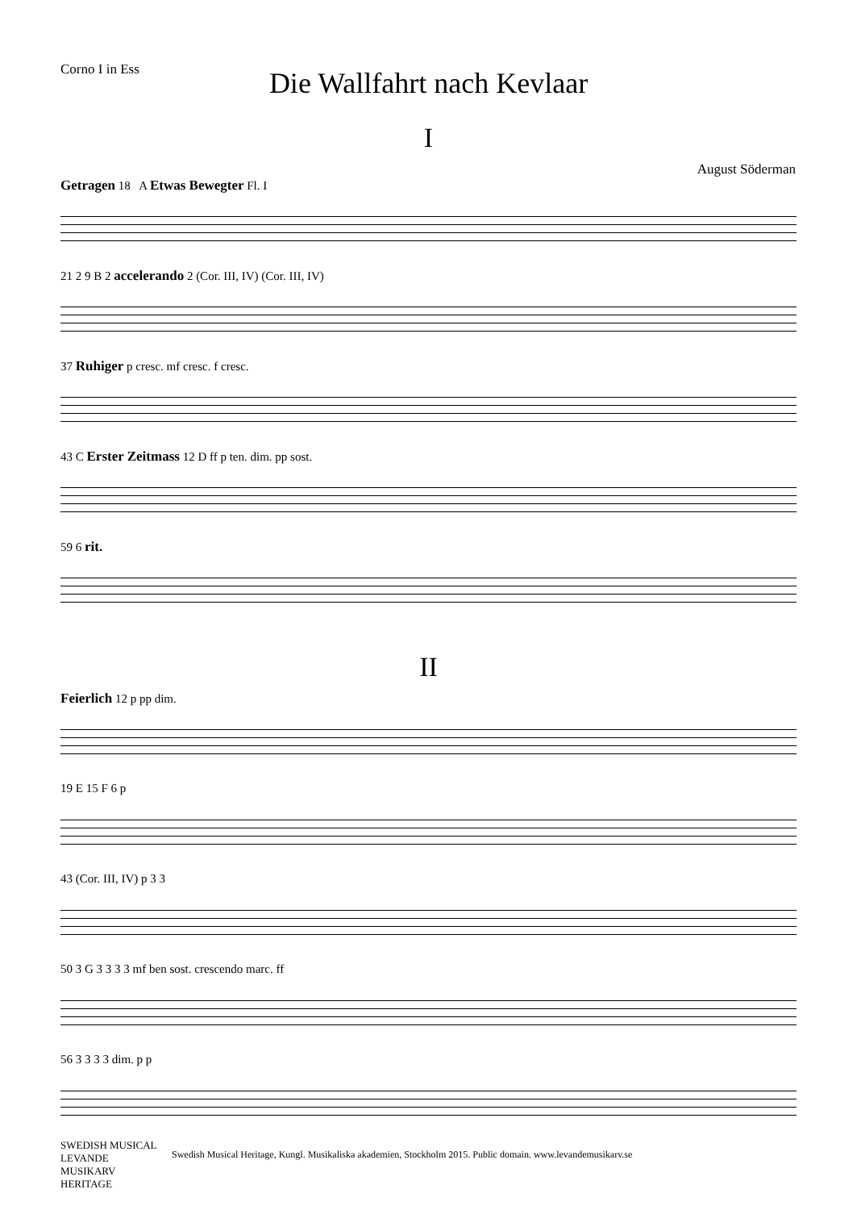Corno I in Ess
Die Wallfahrt nach Kevlaar
I
August Söderman
Getragen 18 A Etwas Bewegter Fl. I
21 2 9 B 2 accelerando 2 (Cor. III, IV) (Cor. III, IV)
37 Ruhiger p cresc. mf cresc. f cresc.
43 C Erster Zeitmass 12 D ff p ten. dim. pp sost.
59 6 rit.
II
Feierlich 12 p pp dim.
19 E 15 F 6 p
43 (Cor. III, IV) p 3 3
50 3 G 3 3 3 3 mf ben sost. crescendo marc. ff
56 3 3 3 3 dim. p p
SWEDISH MUSICAL
LEVANDE
MUSIKARV
HERITAGE
Swedish Musical Heritage, Kungl. Musikaliska akademien, Stockholm 2015. Public domain. www.levandemusikarv.se